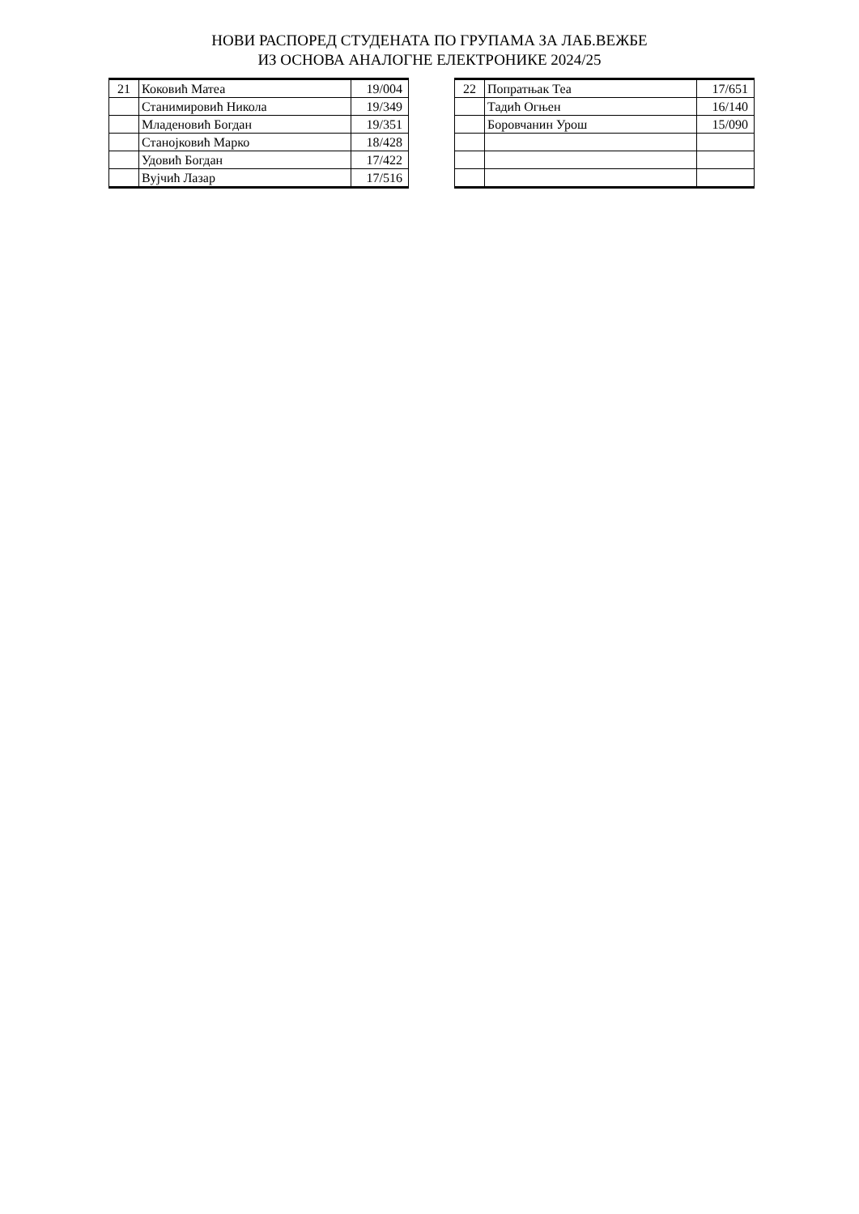НОВИ РАСПОРЕД СТУДЕНАТА ПО ГРУПАМА ЗА ЛАБ.ВЕЖБЕ
ИЗ ОСНОВА АНАЛОГНЕ ЕЛЕКТРОНИКЕ 2024/25
| 21 | Коковић Матеа | 19/004 |
| | Станимировић Никола | 19/349 |
| | Младеновић Богдан | 19/351 |
| | Станојковић Марко | 18/428 |
| | Удовић Богдан | 17/422 |
| | Вујчић Лазар | 17/516 |
| 22 | Попратњак Теа | 17/651 |
| | Тадић Огњен | 16/140 |
| | Боровчанин Урош | 15/090 |